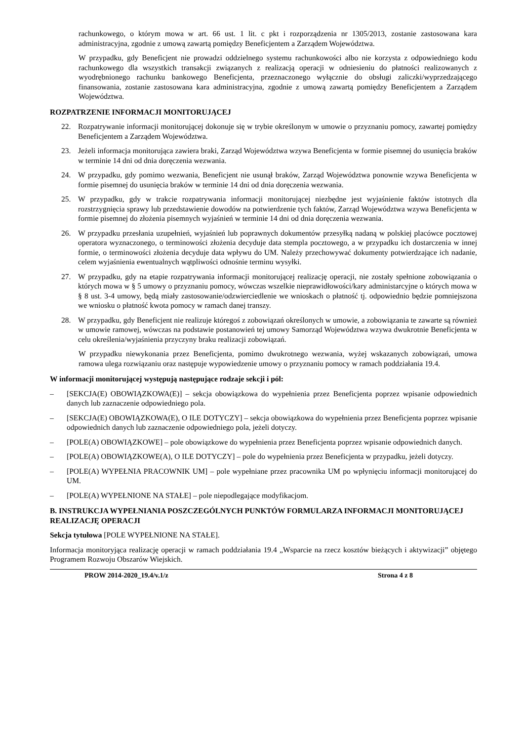rachunkowego, o którym mowa w art. 66 ust. 1 lit. c pkt i rozporządzenia nr 1305/2013, zostanie zastosowana kara administracyjna, zgodnie z umową zawartą pomiędzy Beneficjentem a Zarządem Województwa.
W przypadku, gdy Beneficjent nie prowadzi oddzielnego systemu rachunkowości albo nie korzysta z odpowiedniego kodu rachunkowego dla wszystkich transakcji związanych z realizacją operacji w odniesieniu do płatności realizowanych z wyodrębnionego rachunku bankowego Beneficjenta, przeznaczonego wyłącznie do obsługi zaliczki/wyprzedzającego finansowania, zostanie zastosowana kara administracyjna, zgodnie z umową zawartą pomiędzy Beneficjentem a Zarządem Województwa.
ROZPATRZENIE INFORMACJI MONITORUJĄCEJ
22. Rozpatrywanie informacji monitorującej dokonuje się w trybie określonym w umowie o przyznaniu pomocy, zawartej pomiędzy Beneficjentem a Zarządem Województwa.
23. Jeżeli informacja monitorująca zawiera braki, Zarząd Województwa wzywa Beneficjenta w formie pisemnej do usunięcia braków w terminie 14 dni od dnia doręczenia wezwania.
24. W przypadku, gdy pomimo wezwania, Beneficjent nie usunął braków, Zarząd Województwa ponownie wzywa Beneficjenta w formie pisemnej do usunięcia braków w terminie 14 dni od dnia doręczenia wezwania.
25. W przypadku, gdy w trakcie rozpatrywania informacji monitorującej niezbędne jest wyjaśnienie faktów istotnych dla rozstrzygnięcia sprawy lub przedstawienie dowodów na potwierdzenie tych faktów, Zarząd Województwa wzywa Beneficjenta w formie pisemnej do złożenia pisemnych wyjaśnień w terminie 14 dni od dnia doręczenia wezwania.
26. W przypadku przesłania uzupełnień, wyjaśnień lub poprawnych dokumentów przesyłką nadaną w polskiej placówce pocztowej operatora wyznaczonego, o terminowości złożenia decyduje data stempla pocztowego, a w przypadku ich dostarczenia w innej formie, o terminowości złożenia decyduje data wpływu do UM. Należy przechowywać dokumenty potwierdzające ich nadanie, celem wyjaśnienia ewentualnych wątpliwości odnośnie terminu wysyłki.
27. W przypadku, gdy na etapie rozpatrywania informacji monitorującej realizację operacji, nie zostały spełnione zobowiązania o których mowa w § 5 umowy o przyznaniu pomocy, wówczas wszelkie nieprawidłowości/kary administarcyjne o których mowa w § 8 ust. 3-4 umowy, będą miały zastosowanie/odzwierciedlenie we wnioskach o płatność tj. odpowiednio będzie pomniejszona we wniosku o płatność kwota pomocy w ramach danej transzy.
28. W przypadku, gdy Beneficjent nie realizuje któregoś z zobowiązań określonych w umowie, a zobowiązania te zawarte są również w umowie ramowej, wówczas na podstawie postanowień tej umowy Samorząd Województwa wzywa dwukrotnie Beneficjenta w celu określenia/wyjaśnienia przyczyny braku realizacji zobowiązań.
W przypadku niewykonania przez Beneficjenta, pomimo dwukrotnego wezwania, wyżej wskazanych zobowiązań, umowa ramowa ulega rozwiązaniu oraz następuje wypowiedzenie umowy o przyznaniu pomocy w ramach poddziałania 19.4.
W informacji monitorującej występują następujące rodzaje sekcji i pól:
– [SEKCJA(E) OBOWIĄZKOWA(E)] – sekcja obowiązkowa do wypełnienia przez Beneficjenta poprzez wpisanie odpowiednich danych lub zaznaczenie odpowiedniego pola.
– [SEKCJA(E) OBOWIĄZKOWA(E), O ILE DOTYCZY] – sekcja obowiązkowa do wypełnienia przez Beneficjenta poprzez wpisanie odpowiednich danych lub zaznaczenie odpowiedniego pola, jeżeli dotyczy.
– [POLE(A) OBOWIĄZKOWE] – pole obowiązkowe do wypełnienia przez Beneficjenta poprzez wpisanie odpowiednich danych.
– [POLE(A) OBOWIĄZKOWE(A), O ILE DOTYCZY] – pole do wypełnienia przez Beneficjenta w przypadku, jeżeli dotyczy.
– [POLE(A) WYPEŁNIA PRACOWNIK UM] – pole wypełniane przez pracownika UM po wpłynięciu informacji monitorującej do UM.
– [POLE(A) WYPEŁNIONE NA STAŁE] – pole niepodlegające modyfikacjom.
B. INSTRUKCJA WYPEŁNIANIA POSZCZEGÓLNYCH PUNKTÓW FORMULARZA INFORMACJI MONITORUJĄCEJ REALIZACJĘ OPERACJI
Sekcja tytułowa [POLE WYPEŁNIONE NA STAŁE].
Informacja monitoryjąca realizację operacji w ramach poddziałania 19.4 „Wsparcie na rzecz kosztów bieżących i aktywizacji” objętego Programem Rozwoju Obszarów Wiejskich.
PROW 2014-2020_19.4/v.1/z Strona 4 z 8